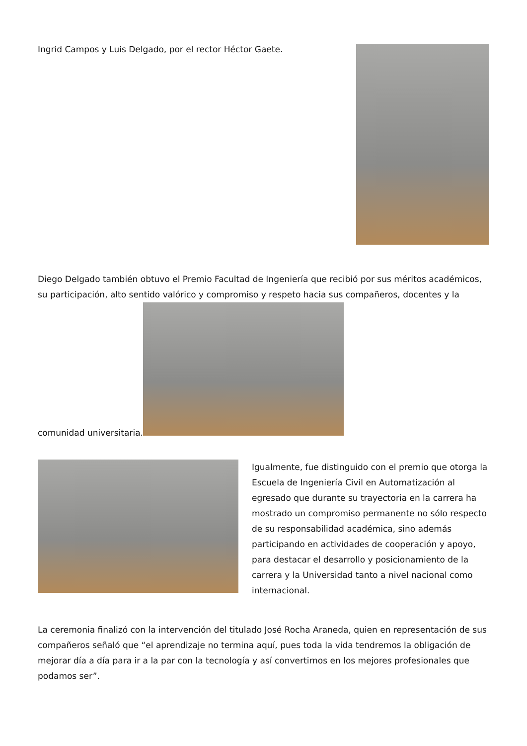Ingrid Campos y Luis Delgado, por el rector Héctor Gaete.
Diego Delgado también obtuvo el Premio Facultad de Ingeniería que recibió por sus méritos académicos, su participación, alto sentido valórico y compromiso y respeto hacia sus compañeros, docentes y la comunidad universitaria.
Igualmente, fue distinguido con el premio que otorga la Escuela de Ingeniería Civil en Automatización al egresado que durante su trayectoria en la carrera ha mostrado un compromiso permanente no sólo respecto de su responsabilidad académica, sino además participando en actividades de cooperación y apoyo, para destacar el desarrollo y posicionamiento de la carrera y la Universidad tanto a nivel nacional como internacional.
La ceremonia finalizó con la intervención del titulado José Rocha Araneda, quien en representación de sus compañeros señaló que “el aprendizaje no termina aquí, pues toda la vida tendremos la obligación de mejorar día a día para ir a la par con la tecnología y así convertirnos en los mejores profesionales que podamos ser”.